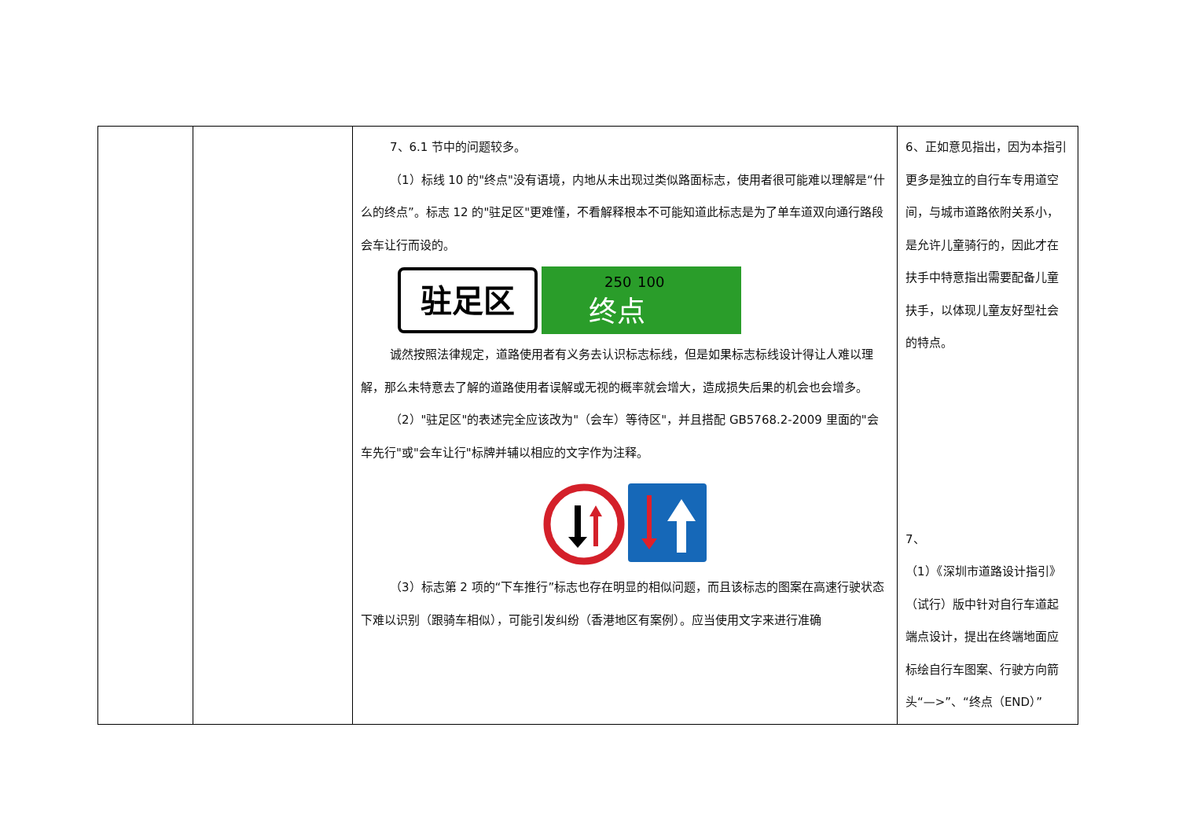| | | 7、6.1 节中的问题较多。 （1）标线 10 的"终点"没有语境，内地从未出现过类似路面标志，使用者很可能难以理解是“什么的终点”。标志 12 的"驻足区"更难懂，不看解释根本不可能知道此标志是为了单车道双向通行路段会车让行而设的。 驻足区 250 100 终点 诚然按照法律规定，道路使用者有义务去认识标志标线，但是如果标志标线设计得让人难以理解，那么未特意去了解的道路使用者误解或无视的概率就会增大，造成损失后果的机会也会增多。 （2）"驻足区"的表述完全应该改为"（会车）等待区"，并且搭配 GB5768.2-2009 里面的"会车先行"或"会车让行"标牌并辅以相应的文字作为注释。 （3）标志第 2 项的“下车推行”标志也存在明显的相似问题，而且该标志的图案在高速行驶状态下难以识别（跟骑车相似），可能引发纠纷（香港地区有案例）。应当使用文字来进行准确 | 6、正如意见指出，因为本指引更多是独立的自行车专用道空间，与城市道路依附关系小，是允许儿童骑行的，因此才在扶手中特意指出需要配备儿童扶手，以体现儿童友好型社会的特点。 7、 （1）《深圳市道路设计指引》（试行）版中针对自行车道起端点设计，提出在终端地面应标绘自行车图案、行驶方向箭头“—>”、“终点（END）” |